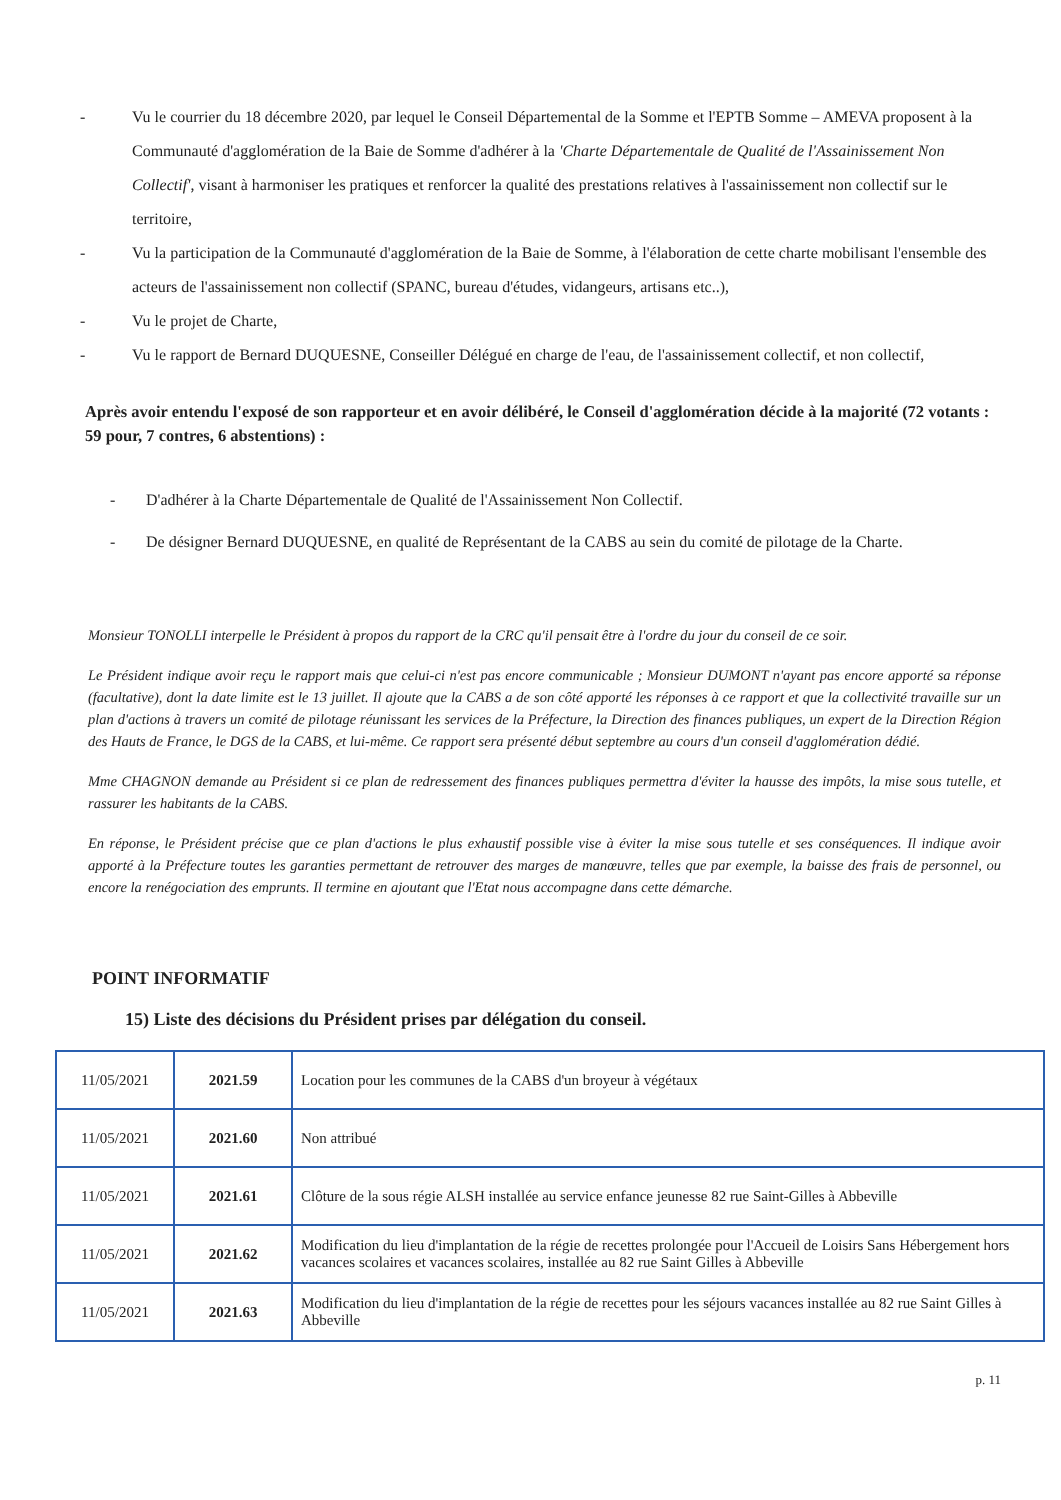- Vu le courrier du 18 décembre 2020, par lequel le Conseil Départemental de la Somme et l'EPTB Somme – AMEVA proposent à la Communauté d'agglomération de la Baie de Somme d'adhérer à la 'Charte Départementale de Qualité de l'Assainissement Non Collectif', visant à harmoniser les pratiques et renforcer la qualité des prestations relatives à l'assainissement non collectif sur le territoire,
- Vu la participation de la Communauté d'agglomération de la Baie de Somme, à l'élaboration de cette charte mobilisant l'ensemble des acteurs de l'assainissement non collectif (SPANC, bureau d'études, vidangeurs, artisans etc..),
- Vu le projet de Charte,
- Vu le rapport de Bernard DUQUESNE, Conseiller Délégué en charge de l'eau, de l'assainissement collectif, et non collectif,
Après avoir entendu l'exposé de son rapporteur et en avoir délibéré, le Conseil d'agglomération décide à la majorité (72 votants : 59 pour, 7 contres, 6 abstentions) :
- D'adhérer à la Charte Départementale de Qualité de l'Assainissement Non Collectif.
- De désigner Bernard DUQUESNE, en qualité de Représentant de la CABS au sein du comité de pilotage de la Charte.
Monsieur TONOLLI interpelle le Président à propos du rapport de la CRC qu'il pensait être à l'ordre du jour du conseil de ce soir.
Le Président indique avoir reçu le rapport mais que celui-ci n'est pas encore communicable ; Monsieur DUMONT n'ayant pas encore apporté sa réponse (facultative), dont la date limite est le 13 juillet. Il ajoute que la CABS a de son côté apporté les réponses à ce rapport et que la collectivité travaille sur un plan d'actions à travers un comité de pilotage réunissant les services de la Préfecture, la Direction des finances publiques, un expert de la Direction Région des Hauts de France, le DGS de la CABS, et lui-même. Ce rapport sera présenté début septembre au cours d'un conseil d'agglomération dédié.
Mme CHAGNON demande au Président si ce plan de redressement des finances publiques permettra d'éviter la hausse des impôts, la mise sous tutelle, et rassurer les habitants de la CABS.
En réponse, le Président précise que ce plan d'actions le plus exhaustif possible vise à éviter la mise sous tutelle et ses conséquences. Il indique avoir apporté à la Préfecture toutes les garanties permettant de retrouver des marges de manœuvre, telles que par exemple, la baisse des frais de personnel, ou encore la renégociation des emprunts. Il termine en ajoutant que l'Etat nous accompagne dans cette démarche.
POINT INFORMATIF
15) Liste des décisions du Président prises par délégation du conseil.
| 11/05/2021 | 2021.59 | Location pour les communes de la CABS d'un broyeur à végétaux |
| 11/05/2021 | 2021.60 | Non attribué |
| 11/05/2021 | 2021.61 | Clôture de la sous régie ALSH installée au service enfance jeunesse 82 rue Saint-Gilles à Abbeville |
| 11/05/2021 | 2021.62 | Modification du lieu d'implantation de la régie de recettes prolongée pour l'Accueil de Loisirs Sans Hébergement hors vacances scolaires et vacances scolaires, installée au 82 rue Saint Gilles à Abbeville |
| 11/05/2021 | 2021.63 | Modification du lieu d'implantation de la régie de recettes pour les séjours vacances installée au 82 rue Saint Gilles à Abbeville |
p. 11